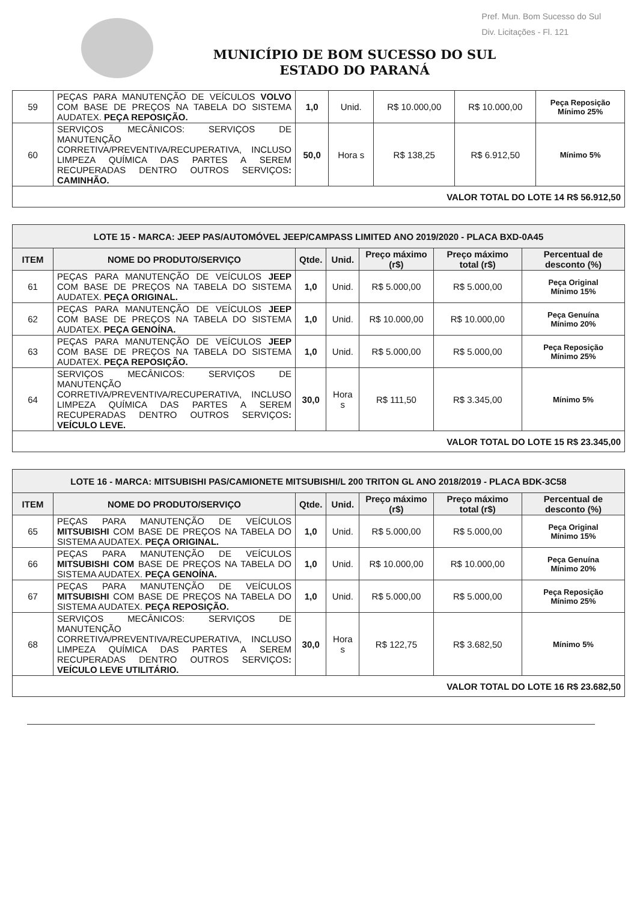Pref. Mun. Bom Sucesso do Sul
Div. Licitações - Fl. 121
MUNICÍPIO DE BOM SUCESSO DO SUL
ESTADO DO PARANÁ
| 59 | PEÇAS PARA MANUTENÇÃO DE VEÍCULOS VOLVO COM BASE DE PREÇOS NA TABELA DO SISTEMA AUDATEX. PEÇA REPOSIÇÃO. | 1,0 | Unid. | R$ 10.000,00 | R$ 10.000,00 | Peça Reposição Mínimo 25% |
| 60 | SERVIÇOS MECÂNICOS: SERVIÇOS DE MANUTENÇÃO CORRETIVA/PREVENTIVA/RECUPERATIVA, INCLUSO LIMPEZA QUÍMICA DAS PARTES A SEREM RECUPERADAS DENTRO OUTROS SERVIÇOS : CAMINHÃO. | 50,0 | Hora s | R$ 138,25 | R$ 6.912,50 | Mínimo 5% |
| VALOR TOTAL DO LOTE 14 R$ 56.912,50 | | | | | | |
| LOTE 15 - MARCA: JEEP PAS/AUTOMÓVEL JEEP/CAMPASS LIMITED ANO 2019/2020 - PLACA BXD-0A45 | | | | | | |
| ITEM | NOME DO PRODUTO/SERVIÇO | Qtde. | Unid. | Preço máximo (r$) | Preço máximo total (r$) | Percentual de desconto (%) |
| 61 | PEÇAS PARA MANUTENÇÃO DE VEÍCULOS JEEP COM BASE DE PREÇOS NA TABELA DO SISTEMA AUDATEX. PEÇA ORIGINAL. | 1,0 | Unid. | R$ 5.000,00 | R$ 5.000,00 | Peça Original Mínimo 15% |
| 62 | PEÇAS PARA MANUTENÇÃO DE VEÍCULOS JEEP COM BASE DE PREÇOS NA TABELA DO SISTEMA AUDATEX. PEÇA GENOÍNA. | 1,0 | Unid. | R$ 10.000,00 | R$ 10.000,00 | Peça Genuína Mínimo 20% |
| 63 | PEÇAS PARA MANUTENÇÃO DE VEÍCULOS JEEP COM BASE DE PREÇOS NA TABELA DO SISTEMA AUDATEX. PEÇA REPOSIÇÃO. | 1,0 | Unid. | R$ 5.000,00 | R$ 5.000,00 | Peça Reposição Mínimo 25% |
| 64 | SERVIÇOS MECÂNICOS: SERVIÇOS DE MANUTENÇÃO CORRETIVA/PREVENTIVA/RECUPERATIVA, INCLUSO LIMPEZA QUÍMICA DAS PARTES A SEREM RECUPERADAS DENTRO OUTROS SERVIÇOS : VEÍCULO LEVE. | 30,0 | Hora s | R$ 111,50 | R$ 3.345,00 | Mínimo 5% |
| VALOR TOTAL DO LOTE 15 R$ 23.345,00 | | | | | | |
| LOTE 16 - MARCA: MITSUBISHI PAS/CAMIONETE MITSUBISHI/L 200 TRITON GL ANO 2018/2019 - PLACA BDK-3C58 | | | | | | |
| ITEM | NOME DO PRODUTO/SERVIÇO | Qtde. | Unid. | Preço máximo (r$) | Preço máximo total (r$) | Percentual de desconto (%) |
| 65 | PEÇAS PARA MANUTENÇÃO DE VEÍCULOS MITSUBISHI COM BASE DE PREÇOS NA TABELA DO SISTEMA AUDATEX. PEÇA ORIGINAL. | 1,0 | Unid. | R$ 5.000,00 | R$ 5.000,00 | Peça Original Mínimo 15% |
| 66 | PEÇAS PARA MANUTENÇÃO DE VEÍCULOS MITSUBISHI COM BASE DE PREÇOS NA TABELA DO SISTEMA AUDATEX. PEÇA GENOÍNA. | 1,0 | Unid. | R$ 10.000,00 | R$ 10.000,00 | Peça Genuína Mínimo 20% |
| 67 | PEÇAS PARA MANUTENÇÃO DE VEÍCULOS MITSUBISHI COM BASE DE PREÇOS NA TABELA DO SISTEMA AUDATEX. PEÇA REPOSIÇÃO. | 1,0 | Unid. | R$ 5.000,00 | R$ 5.000,00 | Peça Reposição Mínimo 25% |
| 68 | SERVIÇOS MECÂNICOS: SERVIÇOS DE MANUTENÇÃO CORRETIVA/PREVENTIVA/RECUPERATIVA, INCLUSO LIMPEZA QUÍMICA DAS PARTES A SEREM RECUPERADAS DENTRO OUTROS SERVIÇOS : VEÍCULO LEVE UTILITÁRIO. | 30,0 | Hora s | R$ 122,75 | R$ 3.682,50 | Mínimo 5% |
| VALOR TOTAL DO LOTE 16 R$ 23.682,50 | | | | | | |